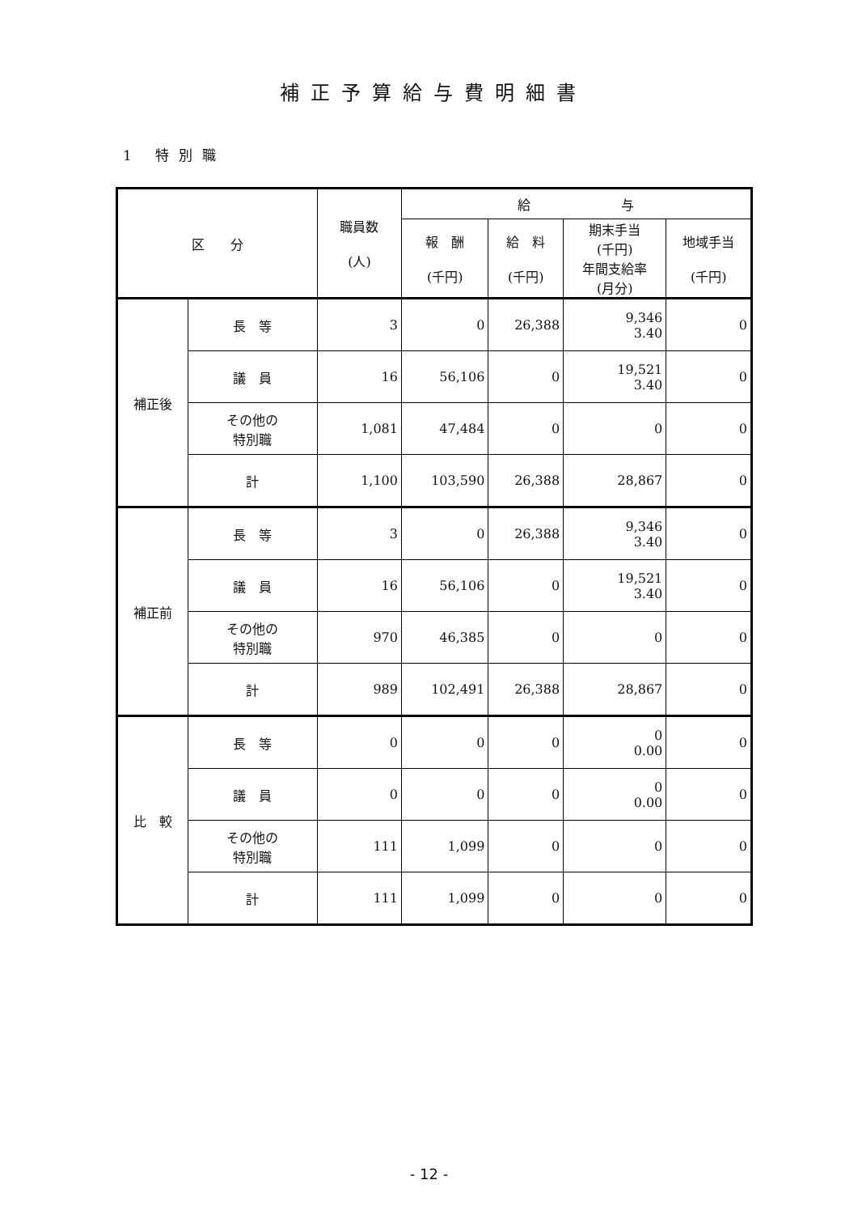補正予算給与費明細書
1 特別職
| 区 分 | | 職員数 (人) | 給 与 | | | |
| --- | --- | --- | --- | --- | --- | --- |
| | | | 報 酬 (千円) | 給 料 (千円) | 期末手当 (千円) 年間支給率 (月分) | 地域手当 (千円) |
| 補正後 | 長 等 | 3 | 0 | 26,388 | 9,346 3.40 | 0 |
| | 議 員 | 16 | 56,106 | 0 | 19,521 3.40 | 0 |
| | その他の 特別職 | 1,081 | 47,484 | 0 | 0 | 0 |
| | 計 | 1,100 | 103,590 | 26,388 | 28,867 | 0 |
| 補正前 | 長 等 | 3 | 0 | 26,388 | 9,346 3.40 | 0 |
| | 議 員 | 16 | 56,106 | 0 | 19,521 3.40 | 0 |
| | その他の 特別職 | 970 | 46,385 | 0 | 0 | 0 |
| | 計 | 989 | 102,491 | 26,388 | 28,867 | 0 |
| 比 較 | 長 等 | 0 | 0 | 0 | 0 0.00 | 0 |
| | 議 員 | 0 | 0 | 0 | 0 0.00 | 0 |
| | その他の 特別職 | 111 | 1,099 | 0 | 0 | 0 |
| | 計 | 111 | 1,099 | 0 | 0 | 0 |
- 12 -